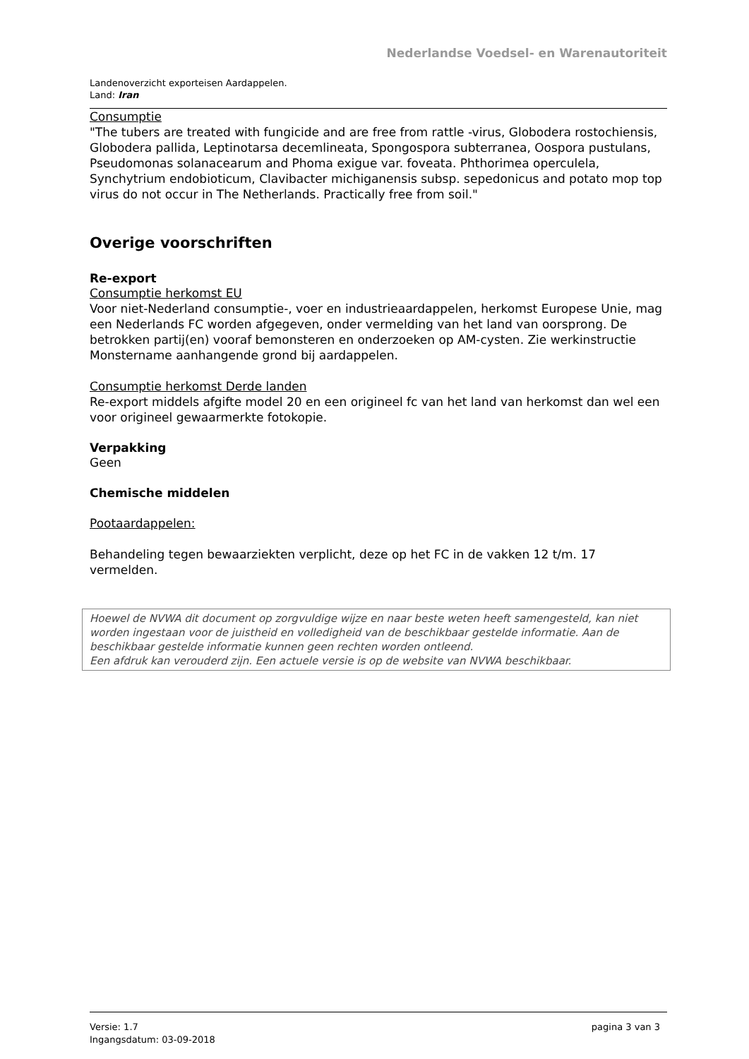Nederlandse Voedsel- en Warenautoriteit
Landenoverzicht exporteisen Aardappelen.
Land: Iran
Consumptie
"The tubers are treated with fungicide and are free from rattle -virus, Globodera rostochiensis, Globodera pallida, Leptinotarsa decemlineata, Spongospora subterranea, Oospora pustulans, Pseudomonas solanacearum and Phoma exigue var. foveata. Phthorimea operculela, Synchytrium endobioticum, Clavibacter michiganensis subsp. sepedonicus and potato mop top virus do not occur in The Netherlands. Practically free from soil."
Overige voorschriften
Re-export
Consumptie herkomst EU
Voor niet-Nederland consumptie-, voer en industrieaardappelen, herkomst Europese Unie, mag een Nederlands FC worden afgegeven, onder vermelding van het land van oorsprong. De betrokken partij(en) vooraf bemonsteren en onderzoeken op AM-cysten. Zie werkinstructie Monstername aanhangende grond bij aardappelen.
Consumptie herkomst Derde landen
Re-export middels afgifte model 20 en een origineel fc van het land van herkomst dan wel een voor origineel gewaarmerkte fotokopie.
Verpakking
Geen
Chemische middelen
Pootaardappelen:
Behandeling tegen bewaarziekten verplicht, deze op het FC in de vakken 12 t/m. 17 vermelden.
Hoewel de NVWA dit document op zorgvuldige wijze en naar beste weten heeft samengesteld, kan niet worden ingestaan voor de juistheid en volledigheid van de beschikbaar gestelde informatie. Aan de beschikbaar gestelde informatie kunnen geen rechten worden ontleend.
Een afdruk kan verouderd zijn. Een actuele versie is op de website van NVWA beschikbaar.
Versie: 1.7
Ingangsdatum: 03-09-2018
pagina 3 van 3